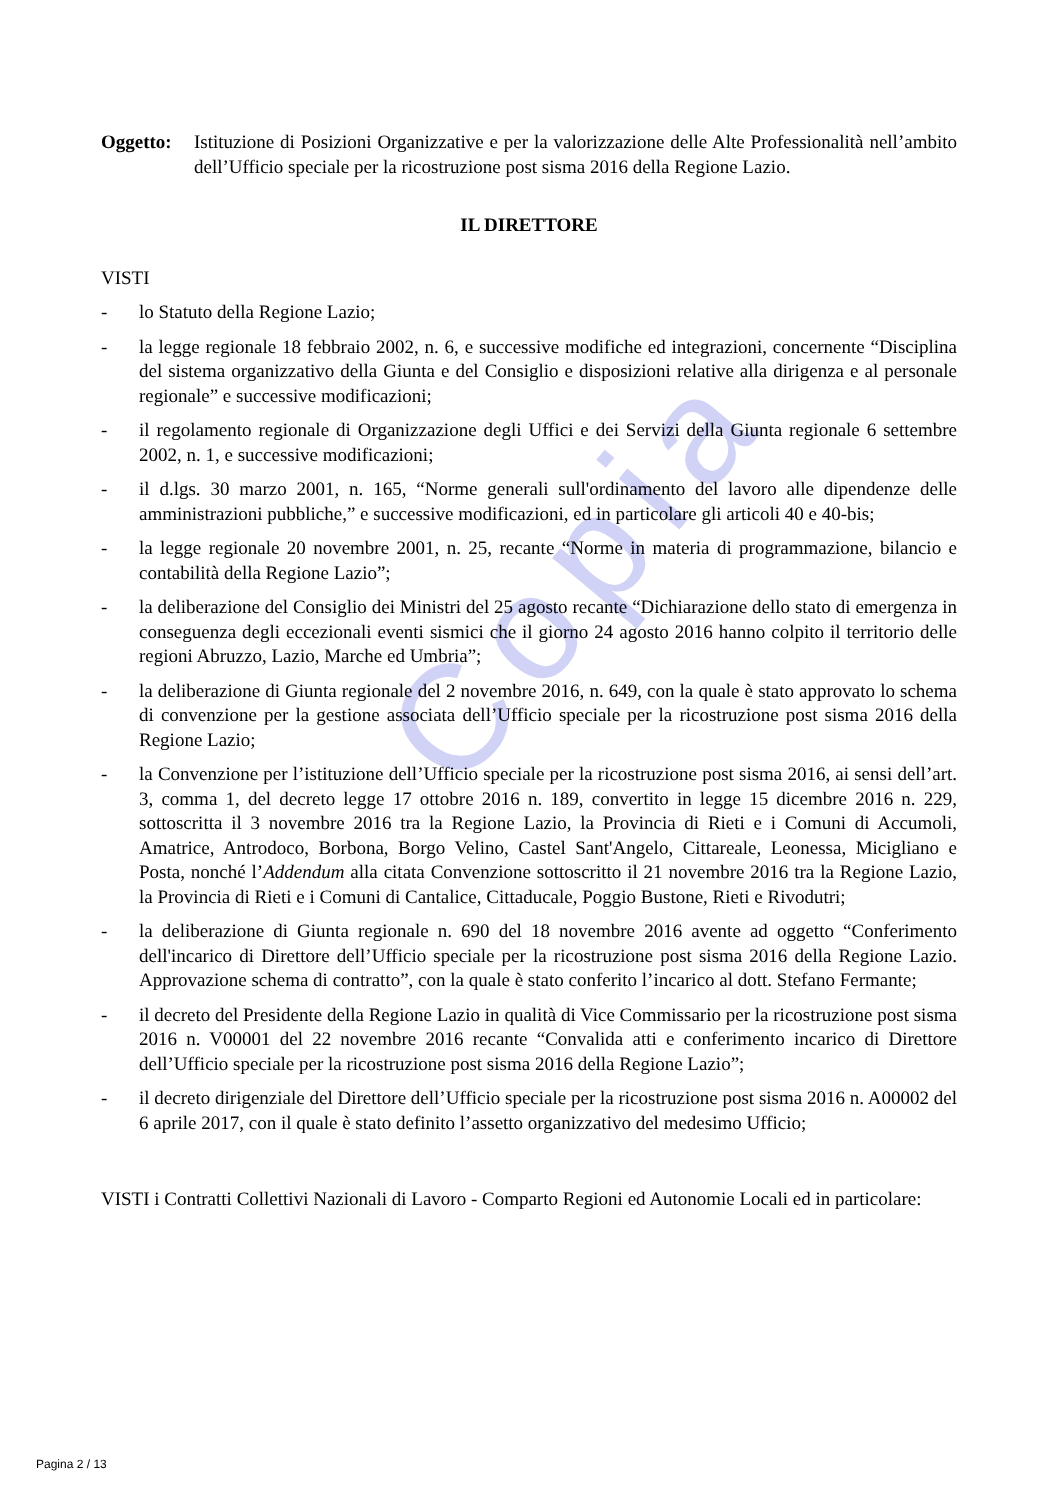Copia
Oggetto: Istituzione di Posizioni Organizzative e per la valorizzazione delle Alte Professionalità nell’ambito dell’Ufficio speciale per la ricostruzione post sisma 2016 della Regione Lazio.
IL DIRETTORE
VISTI
- lo Statuto della Regione Lazio;
- la legge regionale 18 febbraio 2002, n. 6, e successive modifiche ed integrazioni, concernente “Disciplina del sistema organizzativo della Giunta e del Consiglio e disposizioni relative alla dirigenza e al personale regionale” e successive modificazioni;
- il regolamento regionale di Organizzazione degli Uffici e dei Servizi della Giunta regionale 6 settembre 2002, n. 1, e successive modificazioni;
- il d.lgs. 30 marzo 2001, n. 165, “Norme generali sull'ordinamento del lavoro alle dipendenze delle amministrazioni pubbliche,” e successive modificazioni, ed in particolare gli articoli 40 e 40-bis;
- la legge regionale 20 novembre 2001, n. 25, recante “Norme in materia di programmazione, bilancio e contabilità della Regione Lazio”;
- la deliberazione del Consiglio dei Ministri del 25 agosto recante “Dichiarazione dello stato di emergenza in conseguenza degli eccezionali eventi sismici che il giorno 24 agosto 2016 hanno colpito il territorio delle regioni Abruzzo, Lazio, Marche ed Umbria”;
- la deliberazione di Giunta regionale del 2 novembre 2016, n. 649, con la quale è stato approvato lo schema di convenzione per la gestione associata dell’Ufficio speciale per la ricostruzione post sisma 2016 della Regione Lazio;
- la Convenzione per l’istituzione dell’Ufficio speciale per la ricostruzione post sisma 2016, ai sensi dell’art. 3, comma 1, del decreto legge 17 ottobre 2016 n. 189, convertito in legge 15 dicembre 2016 n. 229, sottoscritta il 3 novembre 2016 tra la Regione Lazio, la Provincia di Rieti e i Comuni di Accumoli, Amatrice, Antrodoco, Borbona, Borgo Velino, Castel Sant'Angelo, Cittareale, Leonessa, Micigliano e Posta, nonché l’Addendum alla citata Convenzione sottoscritto il 21 novembre 2016 tra la Regione Lazio, la Provincia di Rieti e i Comuni di Cantalice, Cittaducale, Poggio Bustone, Rieti e Rivodutri;
- la deliberazione di Giunta regionale n. 690 del 18 novembre 2016 avente ad oggetto “Conferimento dell'incarico di Direttore dell’Ufficio speciale per la ricostruzione post sisma 2016 della Regione Lazio. Approvazione schema di contratto”, con la quale è stato conferito l’incarico al dott. Stefano Fermante;
- il decreto del Presidente della Regione Lazio in qualità di Vice Commissario per la ricostruzione post sisma 2016 n. V00001 del 22 novembre 2016 recante “Convalida atti e conferimento incarico di Direttore dell’Ufficio speciale per la ricostruzione post sisma 2016 della Regione Lazio”;
- il decreto dirigenziale del Direttore dell’Ufficio speciale per la ricostruzione post sisma 2016 n. A00002 del 6 aprile 2017, con il quale è stato definito l’assetto organizzativo del medesimo Ufficio;
VISTI i Contratti Collettivi Nazionali di Lavoro - Comparto Regioni ed Autonomie Locali ed in particolare:
Pagina 2 / 13